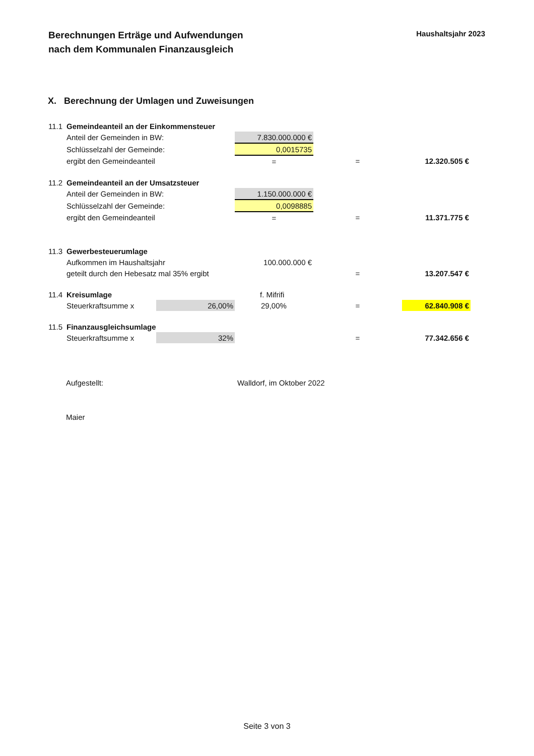Berechnungen Erträge und Aufwendungen
nach dem Kommunalen Finanzausgleich
Haushaltsjahr 2023
X. Berechnung der Umlagen und Zuweisungen
| 11.1 | Gemeindeanteil an der Einkommensteuer | | | | |
| | Anteil der Gemeinden in BW: | | 7.830.000.000 € | | |
| | Schlüsselzahl der Gemeinde: | | 0,0015735 | | |
| | ergibt den Gemeindeanteil | | = | = | 12.320.505 € |
| 11.2 | Gemeindeanteil an der Umsatzsteuer | | | | |
| | Anteil der Gemeinden in BW: | | 1.150.000.000 € | | |
| | Schlüsselzahl der Gemeinde: | | 0,0098885 | | |
| | ergibt den Gemeindeanteil | | = | = | 11.371.775 € |
| 11.3 | Gewerbesteuerumlage | | | | |
| | Aufkommen im Haushaltsjahr | | 100.000.000 € | | |
| | geteilt durch den Hebesatz mal 35% ergibt | | | = | 13.207.547 € |
| 11.4 | Kreisumlage | | f. Mifrifi | | |
| | Steuerkraftsumme x | 26,00% | 29,00% | = | 62.840.908 € |
| 11.5 | Finanzausgleichsumlage | | | | |
| | Steuerkraftsumme x | 32% | | = | 77.342.656 € |
Aufgestellt:
Maier
Walldorf, im Oktober 2022
Seite 3 von 3